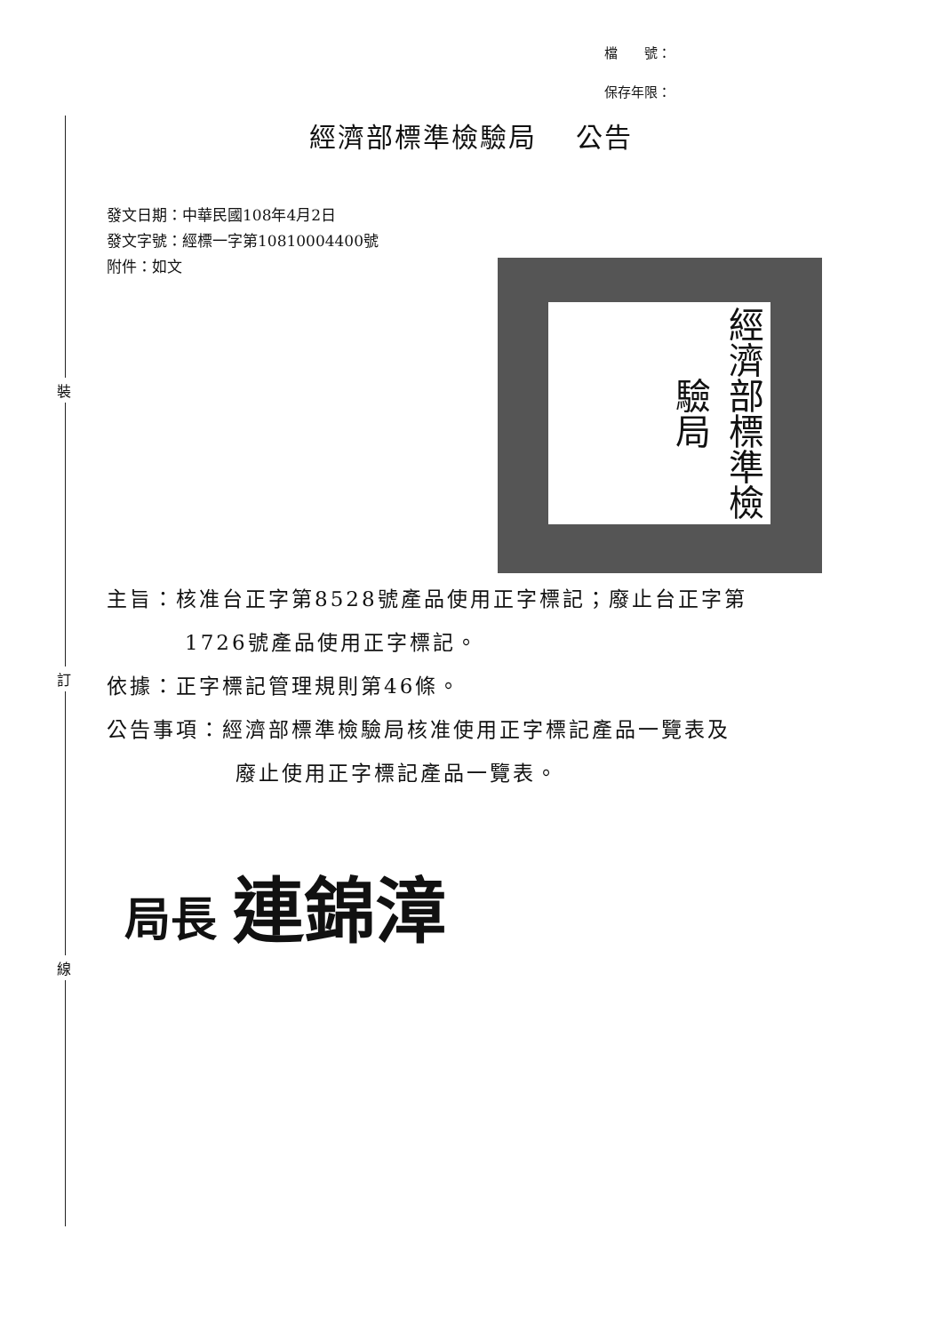裝
訂
線
檔　　號：
保存年限：
經濟部標準檢驗局　 公告
發文日期：中華民國108年4月2日
發文字號：經標一字第10810004400號
附件：如文
經濟部標準檢驗局
主旨：核准台正字第8528號產品使用正字標記；廢止台正字第
1726號產品使用正字標記。
依據：正字標記管理規則第46條。
公告事項：經濟部標準檢驗局核准使用正字標記產品一覽表及
廢止使用正字標記產品一覽表。
局長 連錦漳